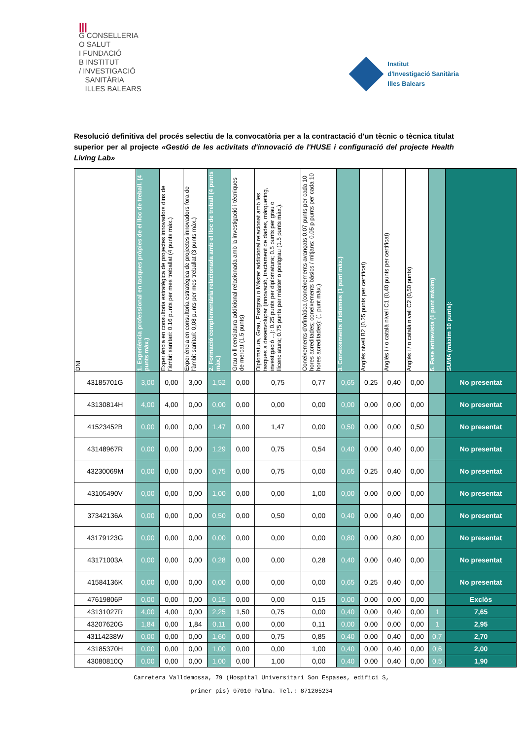|||
G CONSELLERIA
O SALUT
I FUNDACIÓ
B INSTITUT
/ INVESTIGACIÓ
SANITÀRIA
ILLES BALEARS
Institut
d'Investigació Sanitària
Illes Balears
Resolució definitiva del procés selectiu de la convocatòria per a la contractació d'un tècnic o tècnica titulat superior per al projecte «Gestió de les activitats d'innovació de l'HUSE i configuració del projecte Health Living Lab»
| DNI | 1. Experiència professional en tasques pròpies de el lloc de treball. (4 punts màx.) | Experiència en consultoria estratègica de projectes innovadors dins de l'àmbit sanitari: 0.16 punts per mes treballat (4 punts màx.) | Experiència en consultoria estratègica de projectes innovadors fora de l'àmbit sanitari: 0,08 punts per mes treballat (3 punts màx.) | 2. Formació complementària relacionada amb el lloc de treball (4 punts màx.) | Grau o llicenciatura addicional relacionada amb la investigació i tècniques de mercat (1.5 punts) | Diplomatura, Grau, Postgrau o Màster addicional relacionat amb les tasques a desenvolupar (innovació, tractament de dades, màrqueting, investigació ...): 0.25 punts per diplomatura; 0.5 punts per grau o llicenciatura; 0.75 punts per màster o postgrau (1.5 punts màx.). | Coneixements d'ofimàtica (coneixements avançats 0.07 punts per cada 10 hores acreditades; coneixements bàsics / mitjans: 0.05 p punts per cada 10 hores acreditades): (1 punt màx.) | 3. Coneixements d'idiomes (1 punt màx.) | Anglès nivell B2 (0.25 punts per certificat) | Anglès i / o català nivell C1 (0,40 punts per certificat) | Anglès i / o català nivell C2 (0,50 punts) | 5. Fase entrevista (1 punt màxim) | SUMA (màxim 10 punts): |
| --- | --- | --- | --- | --- | --- | --- | --- | --- | --- | --- | --- | --- | --- |
| 43185701G | 3,00 | 0,00 | 3,00 | 1,52 | 0,00 | 0,75 | 0,77 | 0,65 | 0,25 | 0,40 | 0,00 | | No presentat |
| 43130814H | 4,00 | 4,00 | 0,00 | 0,00 | 0,00 | 0,00 | 0,00 | 0,00 | 0,00 | 0,00 | 0,00 | | No presentat |
| 41523452B | 0,00 | 0,00 | 0,00 | 1,47 | 0,00 | 1,47 | 0,00 | 0,50 | 0,00 | 0,00 | 0,50 | | No presentat |
| 43148967R | 0,00 | 0,00 | 0,00 | 1,29 | 0,00 | 0,75 | 0,54 | 0,40 | 0,00 | 0,40 | 0,00 | | No presentat |
| 43230069M | 0,00 | 0,00 | 0,00 | 0,75 | 0,00 | 0,75 | 0,00 | 0,65 | 0,25 | 0,40 | 0,00 | | No presentat |
| 43105490V | 0,00 | 0,00 | 0,00 | 1,00 | 0,00 | 0,00 | 1,00 | 0,00 | 0,00 | 0,00 | 0,00 | | No presentat |
| 37342136A | 0,00 | 0,00 | 0,00 | 0,50 | 0,00 | 0,50 | 0,00 | 0,40 | 0,00 | 0,40 | 0,00 | | No presentat |
| 43179123G | 0,00 | 0,00 | 0,00 | 0,00 | 0,00 | 0,00 | 0,00 | 0,80 | 0,00 | 0,80 | 0,00 | | No presentat |
| 43171003A | 0,00 | 0,00 | 0,00 | 0,28 | 0,00 | 0,00 | 0,28 | 0,40 | 0,00 | 0,40 | 0,00 | | No presentat |
| 41584136K | 0,00 | 0,00 | 0,00 | 0,00 | 0,00 | 0,00 | 0,00 | 0,65 | 0,25 | 0,40 | 0,00 | | No presentat |
| 47619806P | 0,00 | 0,00 | 0,00 | 0,15 | 0,00 | 0,00 | 0,15 | 0,00 | 0,00 | 0,00 | 0,00 | | Exclòs |
| 43131027R | 4,00 | 4,00 | 0,00 | 2,25 | 1,50 | 0,75 | 0,00 | 0,40 | 0,00 | 0,40 | 0,00 | 1 | 7,65 |
| 43207620G | 1,84 | 0,00 | 1,84 | 0,11 | 0,00 | 0,00 | 0,11 | 0,00 | 0,00 | 0,00 | 0,00 | 1 | 2,95 |
| 43114238W | 0,00 | 0,00 | 0,00 | 1,60 | 0,00 | 0,75 | 0,85 | 0,40 | 0,00 | 0,40 | 0,00 | 0,7 | 2,70 |
| 43185370H | 0,00 | 0,00 | 0,00 | 1,00 | 0,00 | 0,00 | 1,00 | 0,40 | 0,00 | 0,40 | 0,00 | 0,6 | 2,00 |
| 43080810Q | 0,00 | 0,00 | 0,00 | 1,00 | 0,00 | 1,00 | 0,00 | 0,40 | 0,00 | 0,40 | 0,00 | 0,5 | 1,90 |
Carretera Valldemossa, 79 (Hospital Universitari Son Espases, edifici S,
primer pis) 07010 Palma. Tel.: 871205234